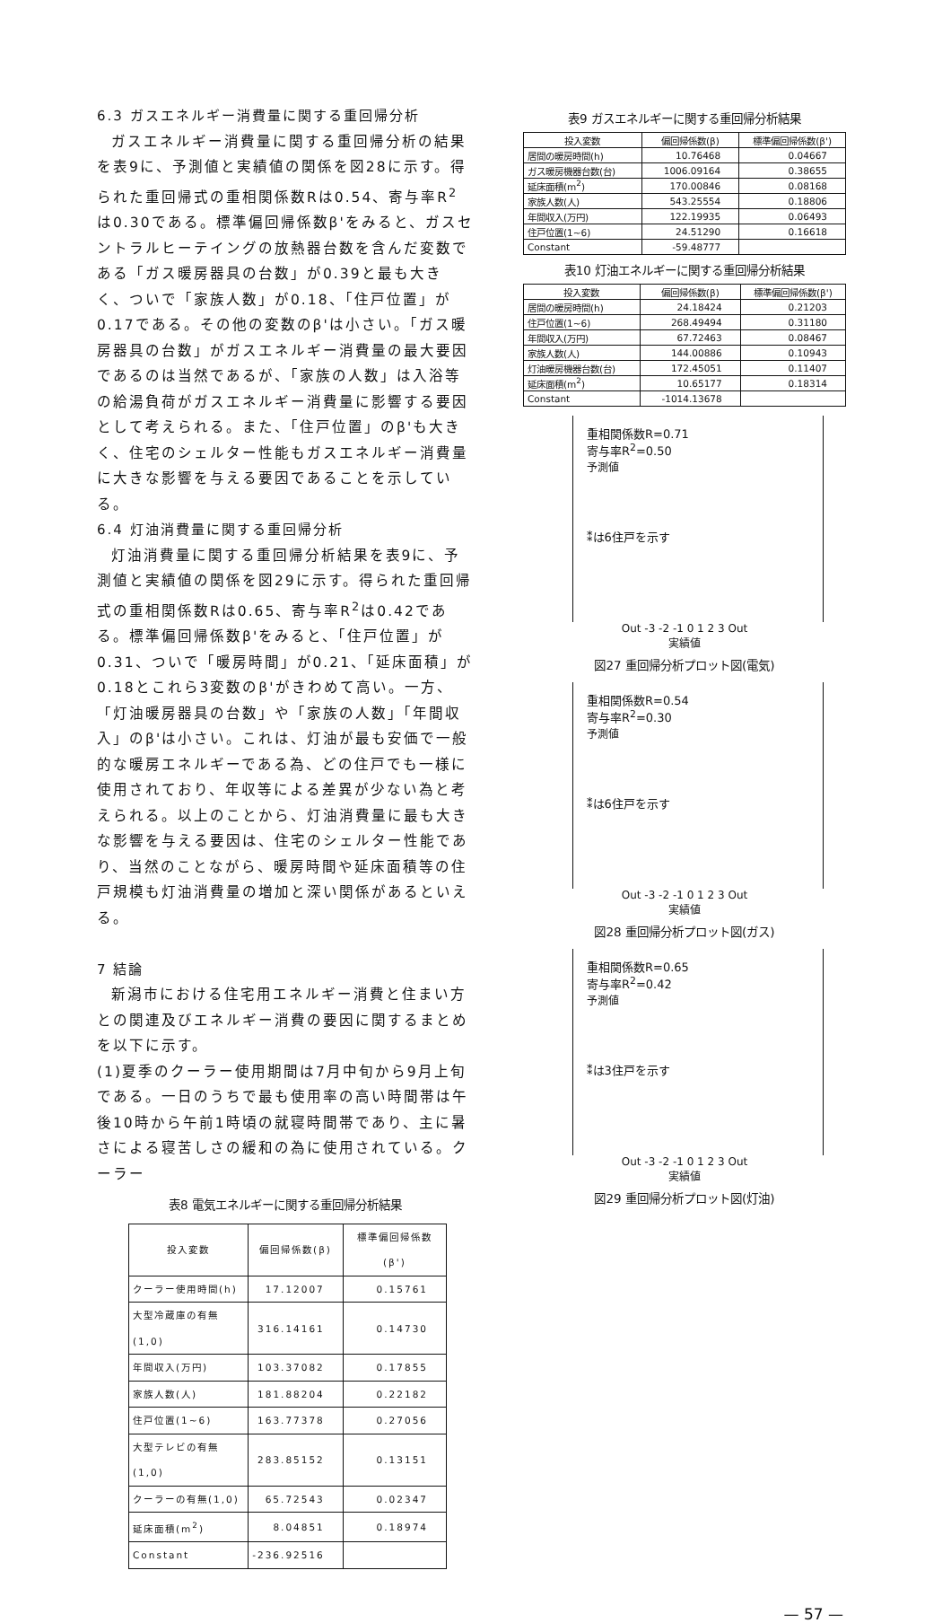6.3 ガスエネルギー消費量に関する重回帰分析
ガスエネルギー消費量に関する重回帰分析の結果を表9に、予測値と実績値の関係を図28に示す。得られた重回帰式の重相関係数Rは0.54、寄与率R<sup>2</sup>は0.30である。標準偏回帰係数β'をみると、ガスセントラルヒーテイングの放熱器台数を含んだ変数である「ガス暖房器具の台数」が0.39と最も大きく、ついで「家族人数」が0.18、「住戸位置」が0.17である。その他の変数のβ'は小さい。「ガス暖房器具の台数」がガスエネルギー消費量の最大要因であるのは当然であるが、「家族の人数」は入浴等の給湯負荷がガスエネルギー消費量に影響する要因として考えられる。また、「住戸位置」のβ'も大きく、住宅のシェルター性能もガスエネルギー消費量に大きな影響を与える要因であることを示している。
6.4 灯油消費量に関する重回帰分析
灯油消費量に関する重回帰分析結果を表9に、予測値と実績値の関係を図29に示す。得られた重回帰式の重相関係数Rは0.65、寄与率R<sup>2</sup>は0.42である。標準偏回帰係数β'をみると、「住戸位置」が0.31、ついで「暖房時間」が0.21、「延床面積」が0.18とこれら3変数のβ'がきわめて高い。一方、「灯油暖房器具の台数」や「家族の人数」「年間収入」のβ'は小さい。これは、灯油が最も安価で一般的な暖房エネルギーである為、どの住戸でも一様に使用されており、年収等による差異が少ない為と考えられる。以上のことから、灯油消費量に最も大きな影響を与える要因は、住宅のシェルター性能であり、当然のことながら、暖房時間や延床面積等の住戸規模も灯油消費量の増加と深い関係があるといえる。
7 結論
新潟市における住宅用エネルギー消費と住まい方との関連及びエネルギー消費の要因に関するまとめを以下に示す。
(1)夏季のクーラー使用期間は7月中旬から9月上旬である。一日のうちで最も使用率の高い時間帯は午後10時から午前1時頃の就寝時間帯であり、主に暑さによる寝苦しさの緩和の為に使用されている。クーラー
表8 電気エネルギーに関する重回帰分析結果
| 投入変数 | 偏回帰係数(β) | 標準偏回帰係数(β') |
| --- | --- | --- |
| クーラー使用時間(h) | 17.12007 | 0.15761 |
| 大型冷蔵庫の有無(1,0) | 316.14161 | 0.14730 |
| 年間収入(万円) | 103.37082 | 0.17855 |
| 家族人数(人) | 181.88204 | 0.22182 |
| 住戸位置(1~6) | 163.77378 | 0.27056 |
| 大型テレビの有無(1,0) | 283.85152 | 0.13151 |
| クーラーの有無(1,0) | 65.72543 | 0.02347 |
| 延床面積(m<sup>2</sup>) | 8.04851 | 0.18974 |
| Constant | -236.92516 | |
表9 ガスエネルギーに関する重回帰分析結果
| 投入変数 | 偏回帰係数(β) | 標準偏回帰係数(β') |
| --- | --- | --- |
| 居間の暖房時間(h) | 10.76468 | 0.04667 |
| ガス暖房機器台数(台) | 1006.09164 | 0.38655 |
| 延床面積(m<sup>2</sup>) | 170.00846 | 0.08168 |
| 家族人数(人) | 543.25554 | 0.18806 |
| 年間収入(万円) | 122.19935 | 0.06493 |
| 住戸位置(1~6) | 24.51290 | 0.16618 |
| Constant | -59.48777 | |
表10 灯油エネルギーに関する重回帰分析結果
| 投入変数 | 偏回帰係数(β) | 標準偏回帰係数(β') |
| --- | --- | --- |
| 居間の暖房時間(h) | 24.18424 | 0.21203 |
| 住戸位置(1~6) | 268.49494 | 0.31180 |
| 年間収入(万円) | 67.72463 | 0.08467 |
| 家族人数(人) | 144.00886 | 0.10943 |
| 灯油暖房機器台数(台) | 172.45051 | 0.11407 |
| 延床面積(m<sup>2</sup>) | 10.65177 | 0.18314 |
| Constant | -1014.13678 | |
重相関係数R=0.71
寄与率R<sup>2</sup>=0.50
予測値
⁑は6住戸を示す
Out -3 -2 -1 0 1 2 3 Out
実績値
図27 重回帰分析プロット図(電気)
重相関係数R=0.54
寄与率R<sup>2</sup>=0.30
予測値
⁑は6住戸を示す
Out -3 -2 -1 0 1 2 3 Out
実績値
図28 重回帰分析プロット図(ガス)
重相関係数R=0.65
寄与率R<sup>2</sup>=0.42
予測値
⁑は3住戸を示す
Out -3 -2 -1 0 1 2 3 Out
実績値
図29 重回帰分析プロット図(灯油)
— 57 —